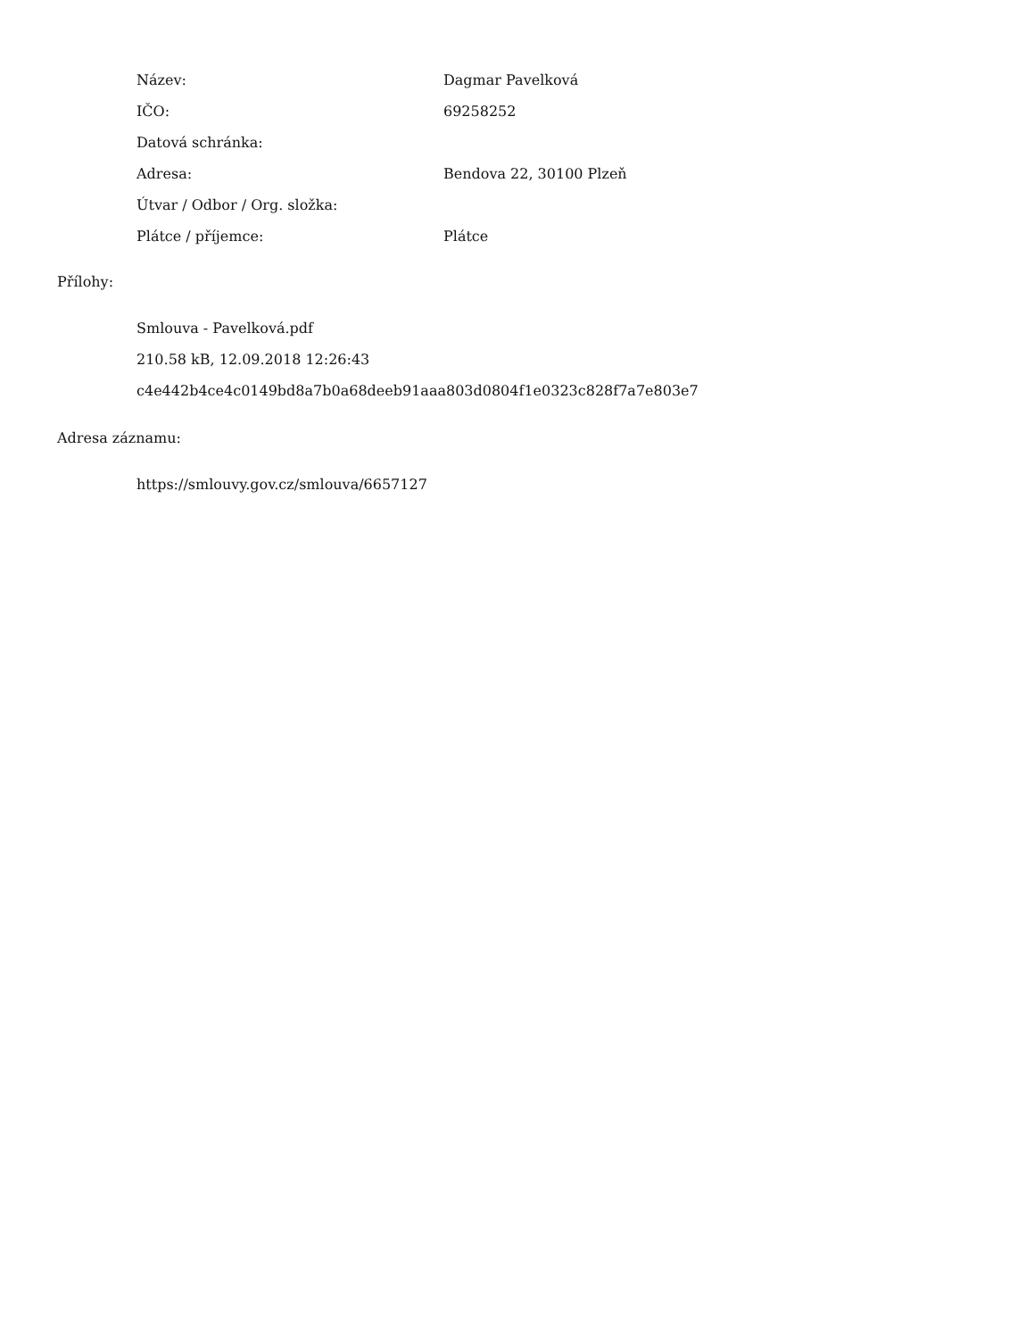| Název: | Dagmar Pavelková |
| IČO: | 69258252 |
| Datová schránka: | |
| Adresa: | Bendova 22, 30100 Plzeň |
| Útvar / Odbor / Org. složka: | |
| Plátce / příjemce: | Plátce |
Přílohy:
Smlouva - Pavelková.pdf
210.58 kB, 12.09.2018 12:26:43
c4e442b4ce4c0149bd8a7b0a68deeb91aaa803d0804f1e0323c828f7a7e803e7
Adresa záznamu:
https://smlouvy.gov.cz/smlouva/6657127